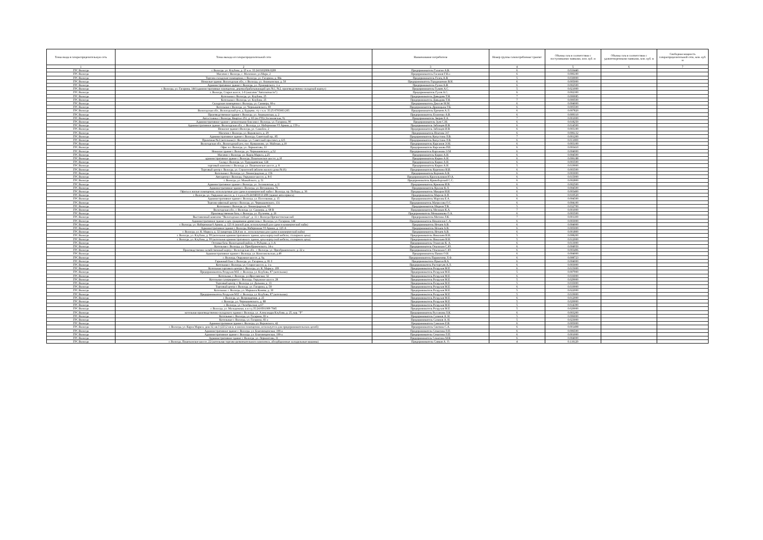| Точка входа в газораспределительную сеть | Точка выхода из газораспределительной сети | Наименование потребителя | Номер группы газопотребления/ транзит | Объемы газа в соответствии с поступившими заявками, млн. куб. м | Объемы газа в соответствии с удовлетворенными заявками, млн. куб. м | Свободная мощность газораспределительной сети, млн. куб. м |
| --- | --- | --- | --- | --- | --- | --- |
| 1 | 2 | 3 | 4 | 5 | 6 | 7 |
| ГРС Вологда | г. Вологда, ул. Клубова, д. 25 к.н. 35:24:0102006:0209 | Предприниматель Галагин А.В. | 6 | 0.016440 | | |
| ГРС Вологда | Магазин г. Вологда, с. Молочное, ул.Мира, 2 | Предприниматель Гасанов Г.Н.о | 6 | 0.006100 | | |
| ГРС Вологда | Торгово-складские помещения, г. Вологда, ул. Гагарина, д. 84а | Предприниматель Голец А.В. | 5 | 0.030000 | | |
| ГРС Вологда | Нежилые здания. Вологодская обл., г. Вологда, ул. Ананьинская, д. 50 | Предприниматель Городишенин В.Н. | 6 | 0.005000 | | |
| ГРС Вологда | Административное здание г. Вологда, ул. Луначарского, 1-а | Предприниматель Гулин А.В. | 6 | 0.002500 | | |
| ГРС Вологда | г. Вологда, ул. Гагарина, 144 (административные помещения, деревообрабатывающий цех №1, №2, производственно-складской корпус) | Предприниматель Гуляев А.С. | 5 | 0.021000 | | |
| ГРС Вологда | г. Вологда, Старое шоссе, 1-б (магазин "Автозапчасти") | Предприниматель Гусев А.С. | 6 | 0.002300 | | |
| ГРС Вологда | Котельная г. Вологда, ул. Клубова, 25 | Предприниматель Давыдова Т.Н. | 7 | 0.000085 | | |
| ГРС Вологда | Котельная г. Вологда, ул. Клубова, 25 | Предприниматель Давыдова Т.Н. | 7 | 0.000500 | | |
| ГРС Вологда | Складские помещения г. Вологда, ул. Саммера, 60-а | Предприниматель Джосан М.М. | 6 | 0.004000 | | |
| ГРС Вологда | Котельная г. Вологда, ул. Чернышевского, 69 | Предприниматель Драницына Т.Б. | 6 | 0.005500 | | |
| ГРС Вологда | Вологодская обл., Вологодский р-н, д. Бурцево, з/у с к.н. 35:25:0705003:205 | Предприниматель Еремеев А.Л. | 6 | 0.007820 | | |
| ГРС Вологда | Производственное здание г. Вологда. ул. Ананьинская, д. 2 | Предприниматель Есипенко А.В. | 6 | 0.009310 | | |
| ГРС Вологда | Автостоянка г. Вологда, Квартал 251, д. 65 (по ГП) (Зосимовская, 9) | Предприниматель Зверев Е.А. | 7 | 0.001000 | | |
| ГРС Вологда | Административное здание с ремонтными боксами г. Вологда, ул. Гагарина, 90 | Предприниматель Зуев С.М. | 6 | 0.018250 | | |
| ГРС Вологда | Административное здание. Вологодская обл., г. Вологда, ул. Набережная VI Армии, д. 159 а | Предприниматель Зяблицев И.В. | 6 | 0.014500 | | |
| ГРС Вологда | Нежилое здание г.Вологда, ул. Самойло, 2 | Предприниматель Зяблицев И.В. | 6 | 0.003100 | | |
| ГРС Вологда | Магазин г. Вологда, ул. Воровского, д. 29 | Предприниматель Ипатова Э.Г. | 6 | 0.006132 | | |
| ГРС Вологда | Административное здание г. Вологда, Советский пр., 85 | Предприниматель Капустина Л.В. | 7 | 0.001200 | | |
| ГРС Вологда | Прачечная №2 (котельная) г. Вологда. ул. Советский проспект, д.125 | Предприниматель Капустина Л.В. | 6 | 0.011000 | | |
| ГРС Вологда | Вологодская обл., Вологодский р-н, пос. Кувшиново, ул. Майская, д.10 | Предприниматель Карсанов Э.М. | 6 | 0.003100 | | |
| ГРС Вологда | Офис в г. Вологда, ул. Лермонтова, 33 | Предприниматель Карсанова Р.И. | 6 | 0.003410 | | |
| ГРС Вологда | Нежилое здание г. Вологда, ул. Чернышевского, д.52 | Предприниматель Карсанова Э.М. | 6 | 0.004000 | | |
| ГРС Вологда | Магазин г. Вологда, ул. Карла Маркса, д.25 | Предприниматель Кирин А.Н. | 6 | 0.004500 | | |
| ГРС Вологда | административное здание г. Вологда, Пошехонское шоссе, д.10 | Предприниматель Кирин А.Н. | 6 | 0.006188 | | |
| ГРС Вологда | Склад г. Вологда, ул. Турундаевская, 124 | Предприниматель Кирин А.Н. | 6 | 0.003500 | | |
| ГРС Вологда | торговый комплекс г. Вологда, ул. Пошехонское шоссе, д. 8 | Предприниматель Кирин А.Н. | 5 | 0.019000 | | |
| ГРС Вологда | Торговый центр г. Вологда, ул. Строителей (вблизи жилого дома №16) | Предприниматель Корепина Н.И. | 6 | 0.003500 | | |
| ГРС Вологда | Котельная г. Вологда, ул. Ленинградская, д. 156 | Предприниматель Корчнев А.В. | 6 | 0.003000 | | |
| ГРС Вологда | Автоцентр г. Вологда, Окружное шоссе, д. 8-б | Предприниматель Красильников Ю.А. | 6 | 0.015000 | | |
| ГРС Вологда | г. Вологда, ул. Можайского, д. 51 | Предприниматель Кривоборский С.С. | 6 | 0.002800 | | |
| ГРС Вологда | Административное здание г. Вологда, ул. Зосимовская, д.11 | Предприниматель Крюкова И.В. | 6 | 0.002500 | | |
| ГРС Вологда | Административное здание г. Вологда, ул. Ветошкина, 76 | Предприниматель Куклин К.Л. | 6 | 0.004500 | | |
| ГРС Вологда | Офисы и жилые помещения, используемые для сдачи в коммерческий найм г. Вологда, пр. Победы, д. 36 | Предприниматель Макаров Н.И. | 6 | 0.003400 | | |
| ГРС Вологда | г. Вологда, ул. Окружное шоссе, д. 1 з.у.к.н.35:24:0401013:208 (здание автосервиса) | Предприниматель Марсов А.П. | 6 | 0.010520 | | |
| ГРС Вологда | Административное здание г. Вологда, ул. Поселковая, д. 15 | Предприниматель Марсова Е.А. | 6 | 0.004500 | | |
| ГРС Вологда | Торгово-офисный центр г. Вологда, ул. Чернышевского, 131 | Предприниматель Матросова О.С. | 6 | 0.004100 | | |
| ГРС Вологда | Котельная г. Вологда, ул. Ленинградская, 85 | Предприниматель Меднов Т.В. | 5 | 0.032700 | | |
| ГРС Вологда | Вологодская обл., г. Вологда, ул. Саммера, д. 68 В | Предприниматель Меликян К.А. | 7 | 0.001000 | | |
| ГРС Вологда | Производственная база, г. Вологда, ул. Пугачева, д. 26 | Предприниматель Меньшикова О.А. | 6 | 0.003500 | | |
| ГРС Вологда | Выставочный комплекс "Вологодская слобода", д. 11 г. Вологда Пречистенская наб. | Предприниматель Митина Л.К. | 7 | 0.001100 | | |
| ГРС Вологда | Административное здание и цех сращивания древесины г. Вологда, ул. Гагарина, 144 | Предприниматель Некипелов С.А. | 6 | 0.003000 | | |
| ГРС Вологда | г. Вологда, ул. Набережная 6 Армии, д. 123 А (жилой дом, используемый для сдачи в коммерческий найм) | Предприниматель Нечаев А.В. | 6 | 0.004000 | | |
| ГРС Вологда | Административное здание г. Вологда, Набережная VI Армии, д. 125 А | Предприниматель Нечаев А.В. | 6 | 0.005000 | | |
| ГРС Вологда | г. Вологда, ул. К. Маркса, д. 32 (квартира 224,4 кв. м , используемая для сдачи в коммерческий найм) | Предприниматель Нечаев А.В. | 6 | 0.001800 | | |
| ГРС Вологда | г. Вологда, ул. Клубова, д. 99 (котельная административного здания, цеха корпусной мебели, столярного цеха) | Предприниматель Николаев Н.Н. | 5 | 0.008200 | | |
| ГРС Вологда | г. Вологда, ул. Клубова, д. 99 (котельная административного здания, цеха корпусной мебели, столярного цеха) | Предприниматель Николаев Н.Н. | 5 | 0.012000 | | |
| ГРС Вологда | Оптовая база. Вологодский район, п. Рубцово, д. 1-А | Предприниматель Оганесян К. А. | 6 | 0.013000 | | |
| ГРС Вологда | Котельная г. Вологда, ул. Преображенского, 14-а | Предприниматель Опалихин С.Ю. | 6 | 0.004950 | | |
| ГРС Вологда | Производственно-хозяйственный корпус. Вологодская обл., г. Вологда, ул. Преображенского, д. 22 а | Предприниматель Опалихин С.Ю. | 6 | 0.003496 | | |
| ГРС Вологда | Административное здание г. Вологда, ул. Комсомольская, д.49 | Предприниматель Панин О.Н. | 6 | 0.004000 | | |
| ГРС Вологда | г. Вологда, Окружное шоссе, д. 9д | Предприниматель Параничева Л.Ф. | 6 | 0.008723 | | |
| ГРС Вологда | Гаражный бокс г. Вологда, ул. Гагарина, д. 81 б | Предприниматель Прыгов В.А. | 6 | 0.004000 | | |
| ГРС Вологда | Котельная г. Вологда, ул. Старое шоссе, д. 1-а | Предприниматель Расторгуев А.Л. | 6 | 0.003000 | | |
| ГРС Вологда | Котельная торгового центра г. Вологда, ул. К. Маркса. 109 | Предприниматель Роздухов М.Е. | 6 | 0.015000 | | |
| ГРС Вологда | Предприниматель Роздухов М.Е. г. Вологда, ул. Клубова, 87 (котельная) | Предприниматель Роздухов М.Е. | 5 | 0.007900 | | |
| ГРС Вологда | Котельная, г. Вологда, ул.Ярославская, 32 | Предприниматель Роздухов М.Е. | 6 | 0.016000 | | |
| ГРС Вологда | Котельная супермаркета г. Вологда, Окружное шоссе, 28 | Предприниматель Роздухов М.Е. | 5 | 0.029000 | | |
| ГРС Вологда | Торговый центр, г. Вологда, ул. Дальняя, д. 33 | Предприниматель Роздухов М.Е. | 5 | 0.035000 | | |
| ГРС Вологда | Торговый центр г. Вологда, ул. Гагарина, д. 58 | Предприниматель Роздухов М.Е. | 6 | 0.010000 | | |
| ГРС Вологда | Котельная. г. Вологда, ул. Маршала Конева, д. 30 | Предприниматель Роздухов М.Е. | 5 | 0.022000 | | |
| ГРС Вологда | Предприниматель Роздухов М.Е. г. Вологда, ул. Клубова, 87 (котельная) | Предприниматель Роздухов М.Е. | 5 | 0.019000 | | |
| ГРС Вологда | г. Вологда, ул. Возрождения, д. 25 | Предприниматель Роздухов М.Е. | 6 | 0.012000 | | |
| ГРС Вологда | г. Вологда, ул. Чернышевского, д. 88 | Предприниматель Роздухов М.Е. | 5 | 0.020000 | | |
| ГРС Вологда | г. Вологда, ул. Октябрьская, д.67 | Предприниматель Роздухов М.Е. | 5 | 0.014390 | | |
| ГРС Вологда | г. Вологда, ул. Молодежная, к.н.з.у.35:24:0501009:7045 | Предприниматель Роздухов М.Е. | 5 | 0.020000 | | |
| ГРС Вологда | котельная производственно-складского здания г. Вологда, ул. Александра Клубова, д. 25, кор. "Р" | Предприниматель Руссанова Л.К. | 6 | 0.003200 | | |
| ГРС Вологда | Котельные г. Вологда, ул. Гагарина, 83 а | Предприниматель Сазанов А. Н. | 5 | 0.006000 | | |
| ГРС Вологда | Котельные г. Вологда, ул. Гагарина, 83 а | Предприниматель Сазанов А. Н. | 5 | 0.023000 | | |
| ГРС Вологда | Административное здание г. Вологда, ул. Воровского, 42 | Предприниматель Самохин Е.В. | 6 | 0.005000 | | |
| ГРС Вологда | г. Вологда, ул. Карла Маркса, дом 32, кв.3 (223,2 кв.м. в жилом помещении, используется для предпринимательских целей) | Предприниматель Свитина С.А. | 6 | 0.001498 | | |
| ГРС Вологда | Административное здание г. Вологда. ул. Благовещенская, 100-а | Предприниматель Семагина Л.П. | 6 | 0.006500 | | |
| ГРС Вологда | Административное здание г. Вологда. ул. Благовещенская, 100-а | Предприниматель Семагина Л.П. | 6 | 0.001000 | | |
| ГРС Вологда | Административное здание г. Вологда, ул. Лермонтова, 31 | Предприниматель Семагина М.В. | 6 | 0.004000 | | |
| ГРС Вологда | г. Вологда, Пошехонское шоссе, 22 (котельная торгово-развлекательного комплекса, абсорбционные холодильные машины) | Предприниматель Сивков А. О. | 4 | 0.116120 | | |